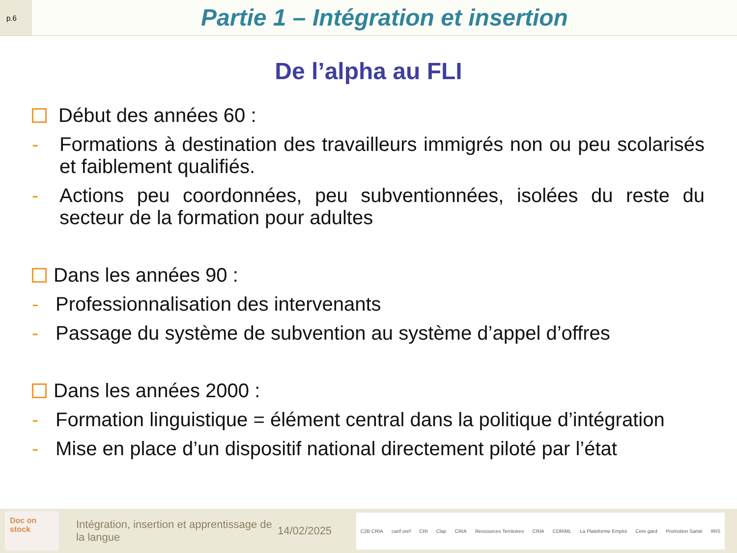p.6
Partie 1 – Intégration et insertion
De l’alpha au FLI
Début des années 60 :
- Formations à destination des travailleurs immigrés non ou peu scolarisés et faiblement qualifiés.
- Actions peu coordonnées, peu subventionnées, isolées du reste du secteur de la formation pour adultes
Dans les années 90 :
- Professionnalisation des intervenants
- Passage du système de subvention au système d’appel d’offres
Dans les années 2000 :
- Formation linguistique = élément central dans la politique d’intégration
- Mise en place d’un dispositif national directement piloté par l’état
Doc on stock
Intégration, insertion et apprentissage de la langue
14/02/2025
C2B CRIA carif oref CRI Clap CRIA Ressources Territoires CRIA CDRIML La Plateforme Emploi Cere gard Promotion Santé IRIS